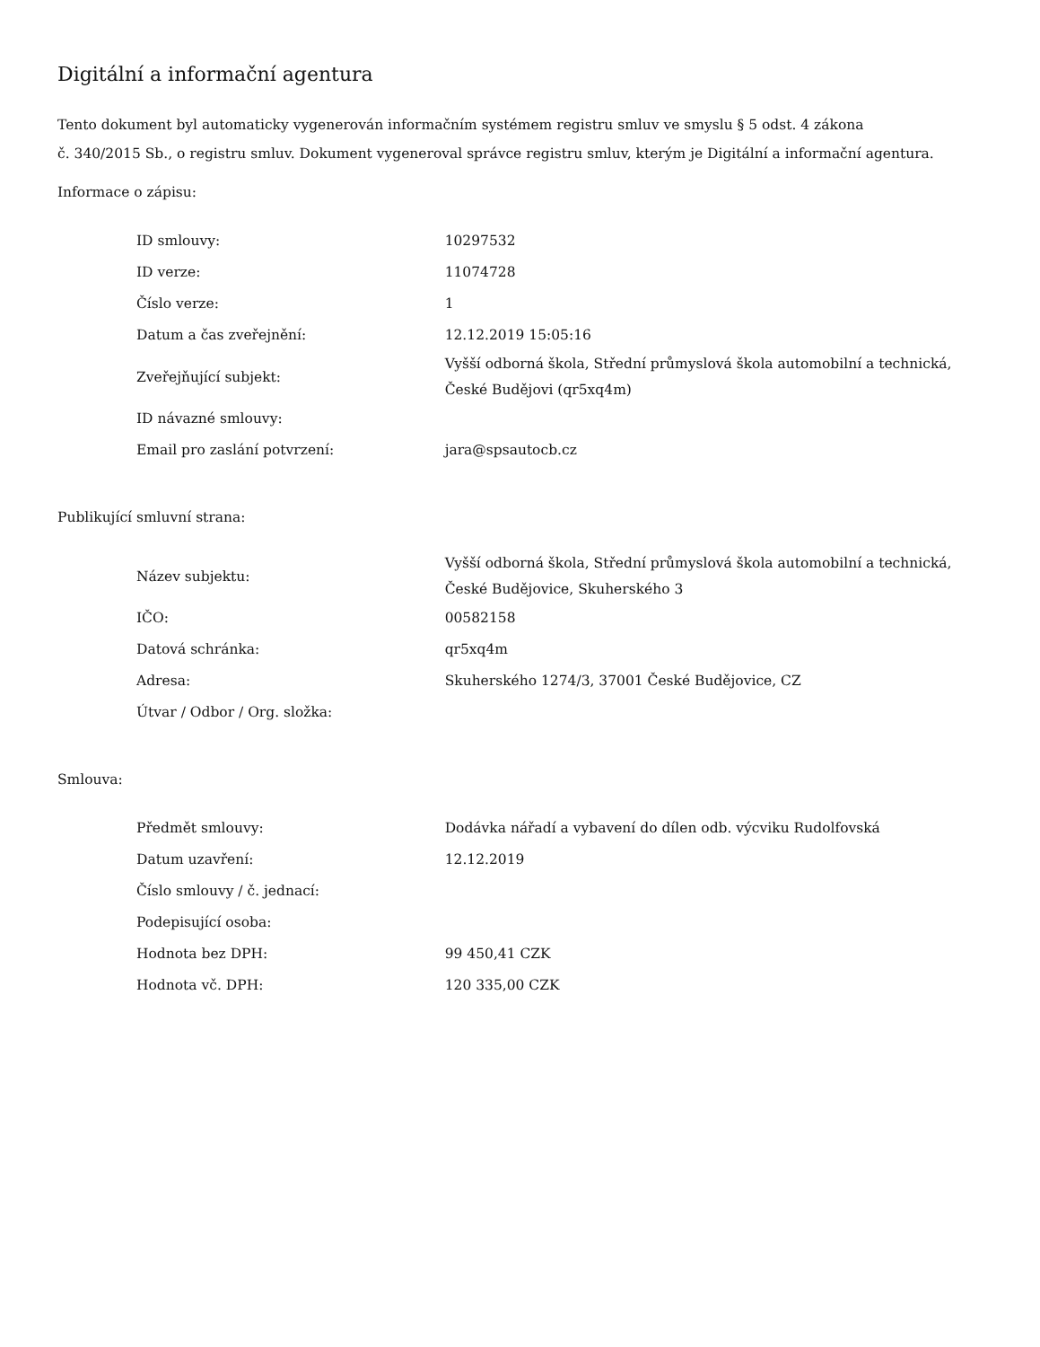Digitální a informační agentura
Tento dokument byl automaticky vygenerován informačním systémem registru smluv ve smyslu § 5 odst. 4 zákona
č. 340/2015 Sb., o registru smluv. Dokument vygeneroval správce registru smluv, kterým je Digitální a informační agentura.
Informace o zápisu:
| ID smlouvy: | 10297532 |
| ID verze: | 11074728 |
| Číslo verze: | 1 |
| Datum a čas zveřejnění: | 12.12.2019 15:05:16 |
| Zveřejňující subjekt: | Vyšší odborná škola, Střední průmyslová škola automobilní a technická, České Budějovi (qr5xq4m) |
| ID návazné smlouvy: | |
| Email pro zaslání potvrzení: | jara@spsautocb.cz |
Publikující smluvní strana:
| Název subjektu: | Vyšší odborná škola, Střední průmyslová škola automobilní a technická, České Budějovice, Skuherského 3 |
| IČO: | 00582158 |
| Datová schránka: | qr5xq4m |
| Adresa: | Skuherského 1274/3, 37001 České Budějovice, CZ |
| Útvar / Odbor / Org. složka: | |
Smlouva:
| Předmět smlouvy: | Dodávka nářadí a vybavení do dílen odb. výcviku Rudolfovská |
| Datum uzavření: | 12.12.2019 |
| Číslo smlouvy / č. jednací: | |
| Podepisující osoba: | |
| Hodnota bez DPH: | 99 450,41 CZK |
| Hodnota vč. DPH: | 120 335,00 CZK |